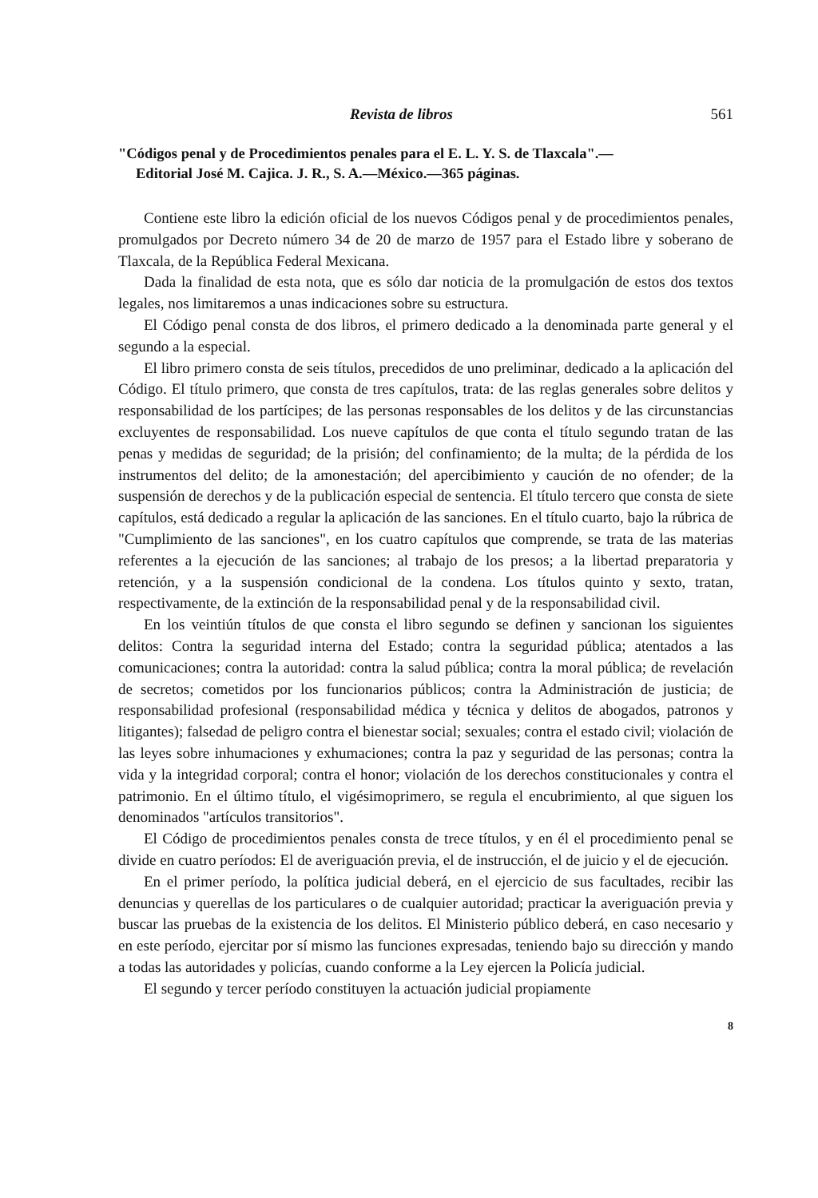Revista de libros 561
"Códigos penal y de Procedimientos penales para el E. L. Y. S. de Tlaxcala".—
Editorial José M. Cajica. J. R., S. A.—México.—365 páginas.
Contiene este libro la edición oficial de los nuevos Códigos penal y de procedimientos penales, promulgados por Decreto número 34 de 20 de marzo de 1957 para el Estado libre y soberano de Tlaxcala, de la República Federal Mexicana.
Dada la finalidad de esta nota, que es sólo dar noticia de la promulgación de estos dos textos legales, nos limitaremos a unas indicaciones sobre su estructura.
El Código penal consta de dos libros, el primero dedicado a la denominada parte general y el segundo a la especial.
El libro primero consta de seis títulos, precedidos de uno preliminar, dedicado a la aplicación del Código. El título primero, que consta de tres capítulos, trata: de las reglas generales sobre delitos y responsabilidad de los partícipes; de las personas responsables de los delitos y de las circunstancias excluyentes de responsabilidad. Los nueve capítulos de que conta el título segundo tratan de las penas y medidas de seguridad; de la prisión; del confinamiento; de la multa; de la pérdida de los instrumentos del delito; de la amonestación; del apercibimiento y caución de no ofender; de la suspensión de derechos y de la publicación especial de sentencia. El título tercero que consta de siete capítulos, está dedicado a regular la aplicación de las sanciones. En el título cuarto, bajo la rúbrica de "Cumplimiento de las sanciones", en los cuatro capítulos que comprende, se trata de las materias referentes a la ejecución de las sanciones; al trabajo de los presos; a la libertad preparatoria y retención, y a la suspensión condicional de la condena. Los títulos quinto y sexto, tratan, respectivamente, de la extinción de la responsabilidad penal y de la responsabilidad civil.
En los veintiún títulos de que consta el libro segundo se definen y sancionan los siguientes delitos: Contra la seguridad interna del Estado; contra la seguridad pública; atentados a las comunicaciones; contra la autoridad: contra la salud pública; contra la moral pública; de revelación de secretos; cometidos por los funcionarios públicos; contra la Administración de justicia; de responsabilidad profesional (responsabilidad médica y técnica y delitos de abogados, patronos y litigantes); falsedad de peligro contra el bienestar social; sexuales; contra el estado civil; violación de las leyes sobre inhumaciones y exhumaciones; contra la paz y seguridad de las personas; contra la vida y la integridad corporal; contra el honor; violación de los derechos constitucionales y contra el patrimonio. En el último título, el vigésimoprimero, se regula el encubrimiento, al que siguen los denominados "artículos transitorios".
El Código de procedimientos penales consta de trece títulos, y en él el procedimiento penal se divide en cuatro períodos: El de averiguación previa, el de instrucción, el de juicio y el de ejecución.
En el primer período, la política judicial deberá, en el ejercicio de sus facultades, recibir las denuncias y querellas de los particulares o de cualquier autoridad; practicar la averiguación previa y buscar las pruebas de la existencia de los delitos. El Ministerio público deberá, en caso necesario y en este período, ejercitar por sí mismo las funciones expresadas, teniendo bajo su dirección y mando a todas las autoridades y policías, cuando conforme a la Ley ejercen la Policía judicial.
El segundo y tercer período constituyen la actuación judicial propiamente
8